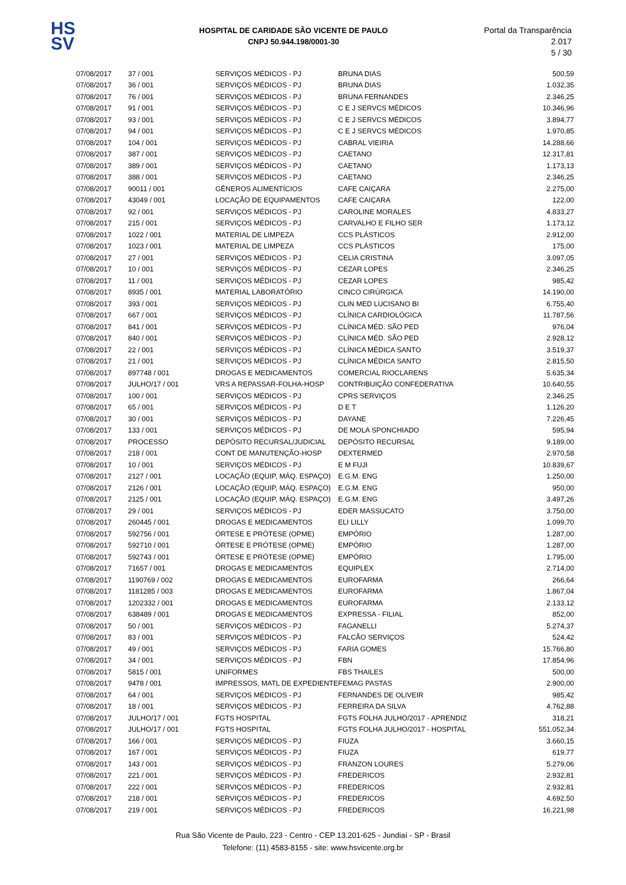HS
SV
HOSPITAL DE CARIDADE SÃO VICENTE DE PAULO
CNPJ 50.944.198/0001-30
Portal da Transparência 2.017
5 / 30
| 07/08/2017 | 37 / 001 | SERVIÇOS MÉDICOS - PJ | BRUNA DIAS | 500,59 |
| 07/08/2017 | 36 / 001 | SERVIÇOS MÉDICOS - PJ | BRUNA DIAS | 1.032,35 |
| 07/08/2017 | 76 / 001 | SERVIÇOS MÉDICOS - PJ | BRUNA FERNANDES | 2.346,25 |
| 07/08/2017 | 91 / 001 | SERVIÇOS MÉDICOS - PJ | C E J SERVCS MÉDICOS | 10.346,96 |
| 07/08/2017 | 93 / 001 | SERVIÇOS MÉDICOS - PJ | C E J SERVCS MÉDICOS | 3.894,77 |
| 07/08/2017 | 94 / 001 | SERVIÇOS MÉDICOS - PJ | C E J SERVCS MÉDICOS | 1.970,85 |
| 07/08/2017 | 104 / 001 | SERVIÇOS MÉDICOS - PJ | CABRAL VIEIRIA | 14.288,66 |
| 07/08/2017 | 387 / 001 | SERVIÇOS MÉDICOS - PJ | CAETANO | 12.317,81 |
| 07/08/2017 | 389 / 001 | SERVIÇOS MÉDICOS - PJ | CAETANO | 1.173,13 |
| 07/08/2017 | 388 / 001 | SERVIÇOS MÉDICOS - PJ | CAETANO | 2.346,25 |
| 07/08/2017 | 90011 / 001 | GÊNEROS ALIMENTÍCIOS | CAFE CAIÇARA | 2.275,00 |
| 07/08/2017 | 43049 / 001 | LOCAÇÃO DE EQUIPAMENTOS | CAFE CAIÇARA | 122,00 |
| 07/08/2017 | 92 / 001 | SERVIÇOS MÉDICOS - PJ | CAROLINE MORALES | 4.833,27 |
| 07/08/2017 | 215 / 001 | SERVIÇOS MÉDICOS - PJ | CARVALHO E FILHO SER | 1.173,12 |
| 07/08/2017 | 1022 / 001 | MATERIAL DE LIMPEZA | CCS PLÁSTICOS | 2.912,00 |
| 07/08/2017 | 1023 / 001 | MATERIAL DE LIMPEZA | CCS PLÁSTICOS | 175,00 |
| 07/08/2017 | 27 / 001 | SERVIÇOS MÉDICOS - PJ | CELIA CRISTINA | 3.097,05 |
| 07/08/2017 | 10 / 001 | SERVIÇOS MÉDICOS - PJ | CEZAR LOPES | 2.346,25 |
| 07/08/2017 | 11 / 001 | SERVIÇOS MÉDICOS - PJ | CEZAR LOPES | 985,42 |
| 07/08/2017 | 8935 / 001 | MATERIAL LABORATÓRIO | CINCO CIRÚRGICA | 14.190,00 |
| 07/08/2017 | 393 / 001 | SERVIÇOS MÉDICOS - PJ | CLIN MED LUCISANO BI | 6.755,40 |
| 07/08/2017 | 667 / 001 | SERVIÇOS MÉDICOS - PJ | CLÍNICA CARDIOLÓGICA | 11.787,56 |
| 07/08/2017 | 841 / 001 | SERVIÇOS MÉDICOS - PJ | CLÍNICA MÉD. SÃO PED | 976,04 |
| 07/08/2017 | 840 / 001 | SERVIÇOS MÉDICOS - PJ | CLÍNICA MÉD. SÃO PED | 2.928,12 |
| 07/08/2017 | 22 / 001 | SERVIÇOS MÉDICOS - PJ | CLÍNICA MÉDICA SANTO | 3.519,37 |
| 07/08/2017 | 21 / 001 | SERVIÇOS MÉDICOS - PJ | CLÍNICA MÉDICA SANTO | 2.815,50 |
| 07/08/2017 | 897748 / 001 | DROGAS E MEDICAMENTOS | COMERCIAL RIOCLARENS | 5.635,34 |
| 07/08/2017 | JULHO/17 / 001 | VRS A REPASSAR-FOLHA-HOSP | CONTRIBUIÇÃO CONFEDERATIVA | 10.640,55 |
| 07/08/2017 | 100 / 001 | SERVIÇOS MÉDICOS - PJ | CPRS SERVIÇOS | 2.346,25 |
| 07/08/2017 | 65 / 001 | SERVIÇOS MÉDICOS - PJ | D E T | 1.126,20 |
| 07/08/2017 | 30 / 001 | SERVIÇOS MÉDICOS - PJ | DAYANE | 7.226,45 |
| 07/08/2017 | 133 / 001 | SERVIÇOS MÉDICOS - PJ | DE MOLA SPONCHIADO | 595,94 |
| 07/08/2017 | PROCESSO | DEPÓSITO RECURSAL/JUDICIAL | DEPÓSITO RECURSAL | 9.189,00 |
| 07/08/2017 | 218 / 001 | CONT DE MANUTENÇÃO-HOSP | DEXTERMED | 2.970,58 |
| 07/08/2017 | 10 / 001 | SERVIÇOS MÉDICOS - PJ | E M FUJI | 10.839,67 |
| 07/08/2017 | 2127 / 001 | LOCAÇÃO (EQUIP, MÁQ. ESPAÇO) | E.G.M. ENG | 1.250,00 |
| 07/08/2017 | 2126 / 001 | LOCAÇÃO (EQUIP, MÁQ. ESPAÇO) | E.G.M. ENG | 950,00 |
| 07/08/2017 | 2125 / 001 | LOCAÇÃO (EQUIP, MÁQ. ESPAÇO) | E.G.M. ENG | 3.497,26 |
| 07/08/2017 | 29 / 001 | SERVIÇOS MÉDICOS - PJ | EDER MASSUCATO | 3.750,00 |
| 07/08/2017 | 260445 / 001 | DROGAS E MEDICAMENTOS | ELI LILLY | 1.099,70 |
| 07/08/2017 | 592756 / 001 | ÓRTESE E PRÓTESE (OPME) | EMPÓRIO | 1.287,00 |
| 07/08/2017 | 592710 / 001 | ÓRTESE E PRÓTESE (OPME) | EMPÓRIO | 1.287,00 |
| 07/08/2017 | 592743 / 001 | ÓRTESE E PRÓTESE (OPME) | EMPÓRIO | 1.795,00 |
| 07/08/2017 | 71657 / 001 | DROGAS E MEDICAMENTOS | EQUIPLEX | 2.714,00 |
| 07/08/2017 | 1190769 / 002 | DROGAS E MEDICAMENTOS | EUROFARMA | 266,64 |
| 07/08/2017 | 1181285 / 003 | DROGAS E MEDICAMENTOS | EUROFARMA | 1.867,04 |
| 07/08/2017 | 1202332 / 001 | DROGAS E MEDICAMENTOS | EUROFARMA | 2.133,12 |
| 07/08/2017 | 638489 / 001 | DROGAS E MEDICAMENTOS | EXPRESSA - FILIAL | 852,00 |
| 07/08/2017 | 50 / 001 | SERVIÇOS MÉDICOS - PJ | FAGANELLI | 5.274,37 |
| 07/08/2017 | 83 / 001 | SERVIÇOS MÉDICOS - PJ | FALCÃO SERVIÇOS | 524,42 |
| 07/08/2017 | 49 / 001 | SERVIÇOS MÉDICOS - PJ | FARIA GOMES | 15.766,80 |
| 07/08/2017 | 34 / 001 | SERVIÇOS MÉDICOS - PJ | FBN | 17.854,96 |
| 07/08/2017 | 5815 / 001 | UNIFORMES | FBS THAILES | 500,00 |
| 07/08/2017 | 9478 / 001 | IMPRESSOS, MATL DE EXPEDIENTE | FEMAG PASTAS | 2.900,00 |
| 07/08/2017 | 64 / 001 | SERVIÇOS MÉDICOS - PJ | FERNANDES DE OLIVEIR | 985,42 |
| 07/08/2017 | 18 / 001 | SERVIÇOS MÉDICOS - PJ | FERREIRA DA SILVA | 4.762,88 |
| 07/08/2017 | JULHO/17 / 001 | FGTS HOSPITAL | FGTS FOLHA JULHO/2017 - APRENDIZ | 318,21 |
| 07/08/2017 | JULHO/17 / 001 | FGTS HOSPITAL | FGTS FOLHA JULHO/2017 - HOSPITAL | 551.052,34 |
| 07/08/2017 | 166 / 001 | SERVIÇOS MÉDICOS - PJ | FIUZA | 3.660,15 |
| 07/08/2017 | 167 / 001 | SERVIÇOS MÉDICOS - PJ | FIUZA | 619,77 |
| 07/08/2017 | 143 / 001 | SERVIÇOS MÉDICOS - PJ | FRANZON LOURES | 5.279,06 |
| 07/08/2017 | 221 / 001 | SERVIÇOS MÉDICOS - PJ | FREDERICOS | 2.932,81 |
| 07/08/2017 | 222 / 001 | SERVIÇOS MÉDICOS - PJ | FREDERICOS | 2.932,81 |
| 07/08/2017 | 218 / 001 | SERVIÇOS MÉDICOS - PJ | FREDERICOS | 4.692,50 |
| 07/08/2017 | 219 / 001 | SERVIÇOS MÉDICOS - PJ | FREDERICOS | 16.221,98 |
Rua São Vicente de Paulo, 223 - Centro - CEP 13.201-625 - Jundiaí - SP - Brasil
Telefone: (11) 4583-8155 - site: www.hsvicente.org.br